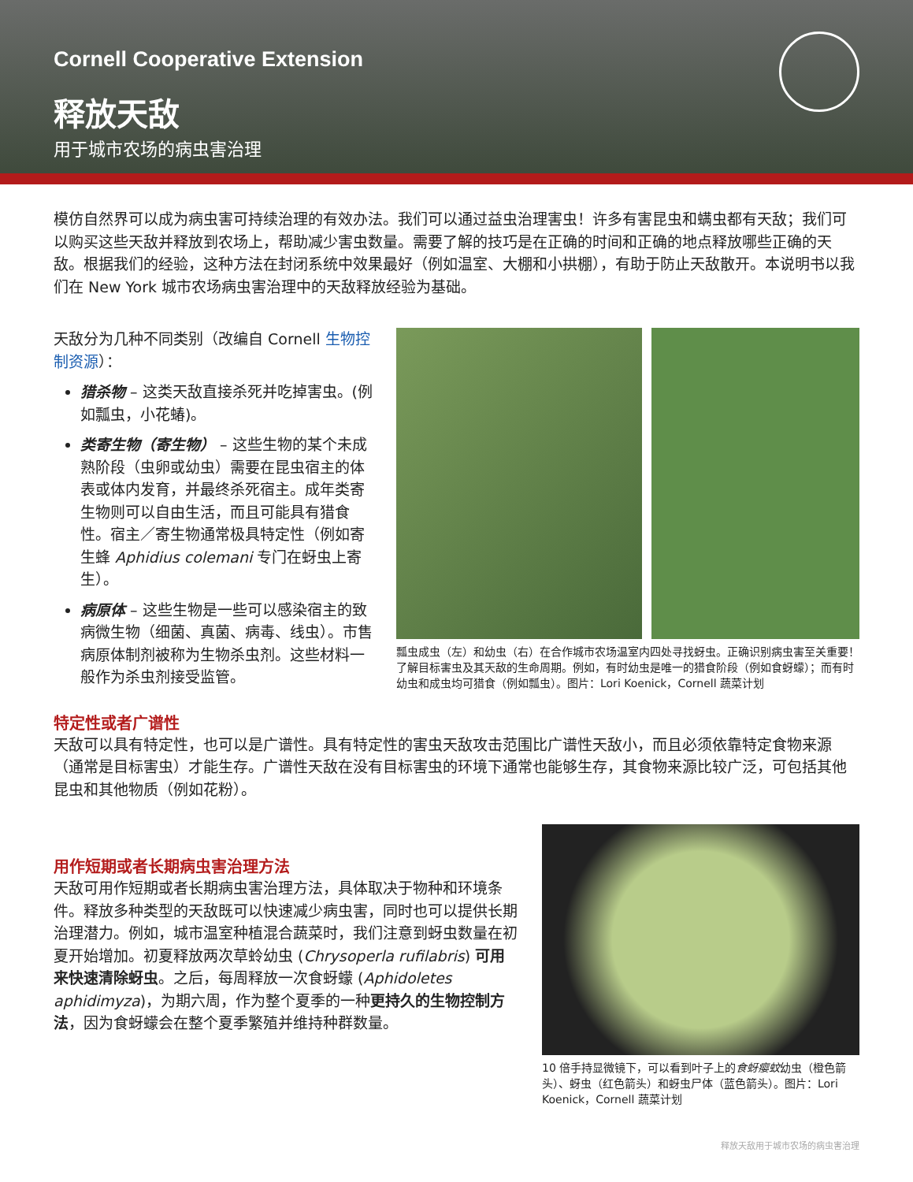Cornell Cooperative Extension
释放天敌
用于城市农场的病虫害治理
模仿自然界可以成为病虫害可持续治理的有效办法。我们可以通过益虫治理害虫！许多有害昆虫和螨虫都有天敌；我们可以购买这些天敌并释放到农场上，帮助减少害虫数量。需要了解的技巧是在正确的时间和正确的地点释放哪些正确的天敌。根据我们的经验，这种方法在封闭系统中效果最好（例如温室、大棚和小拱棚），有助于防止天敌散开。本说明书以我们在 New York 城市农场病虫害治理中的天敌释放经验为基础。
天敌分为几种不同类别（改编自 Cornell 生物控制资源）：
猎杀物 – 这类天敌直接杀死并吃掉害虫。(例如瓢虫，小花蝽)。
类寄生物（寄生物） – 这些生物的某个未成熟阶段（虫卵或幼虫）需要在昆虫宿主的体表或体内发育，并最终杀死宿主。成年类寄生物则可以自由生活，而且可能具有猎食性。宿主／寄生物通常极具特定性（例如寄生蜂 Aphidius colemani 专门在蚜虫上寄生）。
病原体 – 这些生物是一些可以感染宿主的致病微生物（细菌、真菌、病毒、线虫）。市售病原体制剂被称为生物杀虫剂。这些材料一般作为杀虫剂接受监管。
瓢虫成虫（左）和幼虫（右）在合作城市农场温室内四处寻找蚜虫。正确识别病虫害至关重要！了解目标害虫及其天敌的生命周期。例如，有时幼虫是唯一的猎食阶段（例如食蚜蠓）；而有时幼虫和成虫均可猎食（例如瓢虫）。图片：Lori Koenick，Cornell 蔬菜计划
特定性或者广谱性
天敌可以具有特定性，也可以是广谱性。具有特定性的害虫天敌攻击范围比广谱性天敌小，而且必须依靠特定食物来源（通常是目标害虫）才能生存。广谱性天敌在没有目标害虫的环境下通常也能够生存，其食物来源比较广泛，可包括其他昆虫和其他物质（例如花粉）。
用作短期或者长期病虫害治理方法
天敌可用作短期或者长期病虫害治理方法，具体取决于物种和环境条件。释放多种类型的天敌既可以快速减少病虫害，同时也可以提供长期治理潜力。例如，城市温室种植混合蔬菜时，我们注意到蚜虫数量在初夏开始增加。初夏释放两次草蛉幼虫 (Chrysoperla rufilabris) 可用来快速清除蚜虫。之后，每周释放一次食蚜蠓 (Aphidoletes aphidimyza)，为期六周，作为整个夏季的一种更持久的生物控制方法，因为食蚜蠓会在整个夏季繁殖并维持种群数量。
10 倍手持显微镜下，可以看到叶子上的食蚜瘿蚊幼虫（橙色箭头）、蚜虫（红色箭头）和蚜虫尸体（蓝色箭头）。图片：Lori Koenick，Cornell 蔬菜计划
释放天敌用于城市农场的病虫害治理